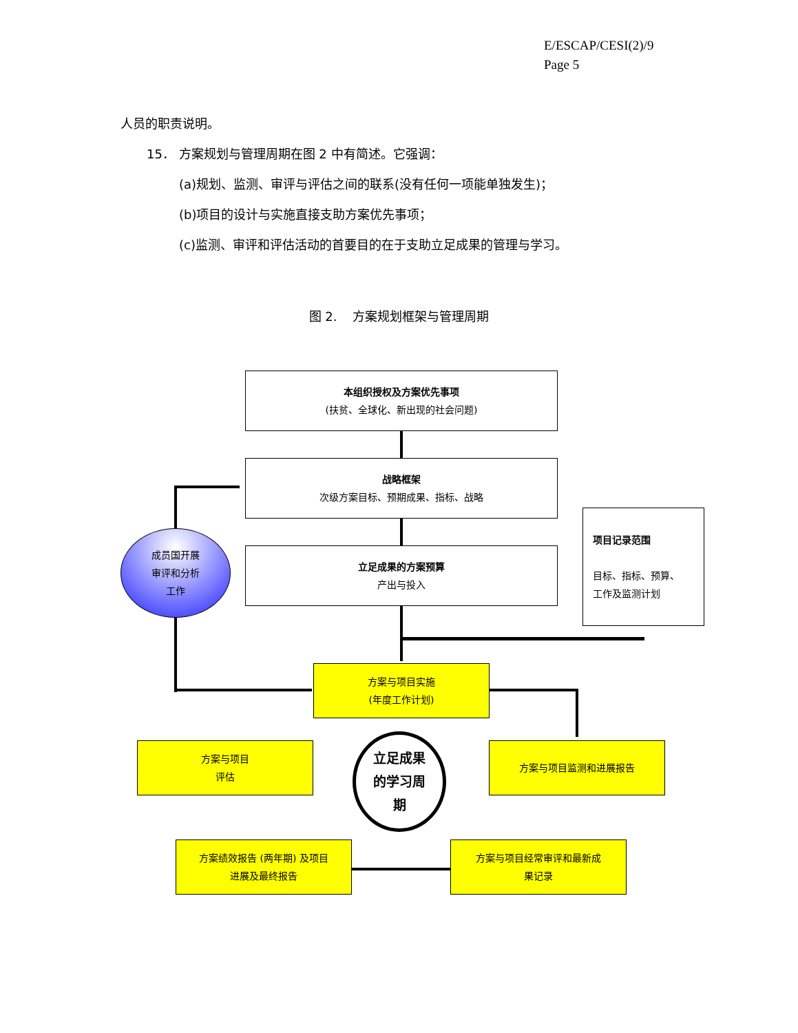E/ESCAP/CESI(2)/9
Page 5
人员的职责说明。
15． 方案规划与管理周期在图 2 中有简述。它强调：
(a)规划、监测、审评与评估之间的联系(没有任何一项能单独发生)；
(b)项目的设计与实施直接支助方案优先事项；
(c)监测、审评和评估活动的首要目的在于支助立足成果的管理与学习。
图 2. 方案规划框架与管理周期
本组织授权及方案优先事项
(扶贫、全球化、新出现的社会问题)
战略框架
次级方案目标、预期成果、指标、战略
成员国开展
审评和分析
工作
立足成果的方案预算
产出与投入
项目记录范围
目标、指标、预算、
工作及监测计划
方案与项目实施
(年度工作计划)
方案与项目
评估
立足成果
的学习周
期
方案与项目监测和进展报告
方案绩效报告 (两年期) 及项目
进展及最终报告
方案与项目经常审评和最新成
果记录